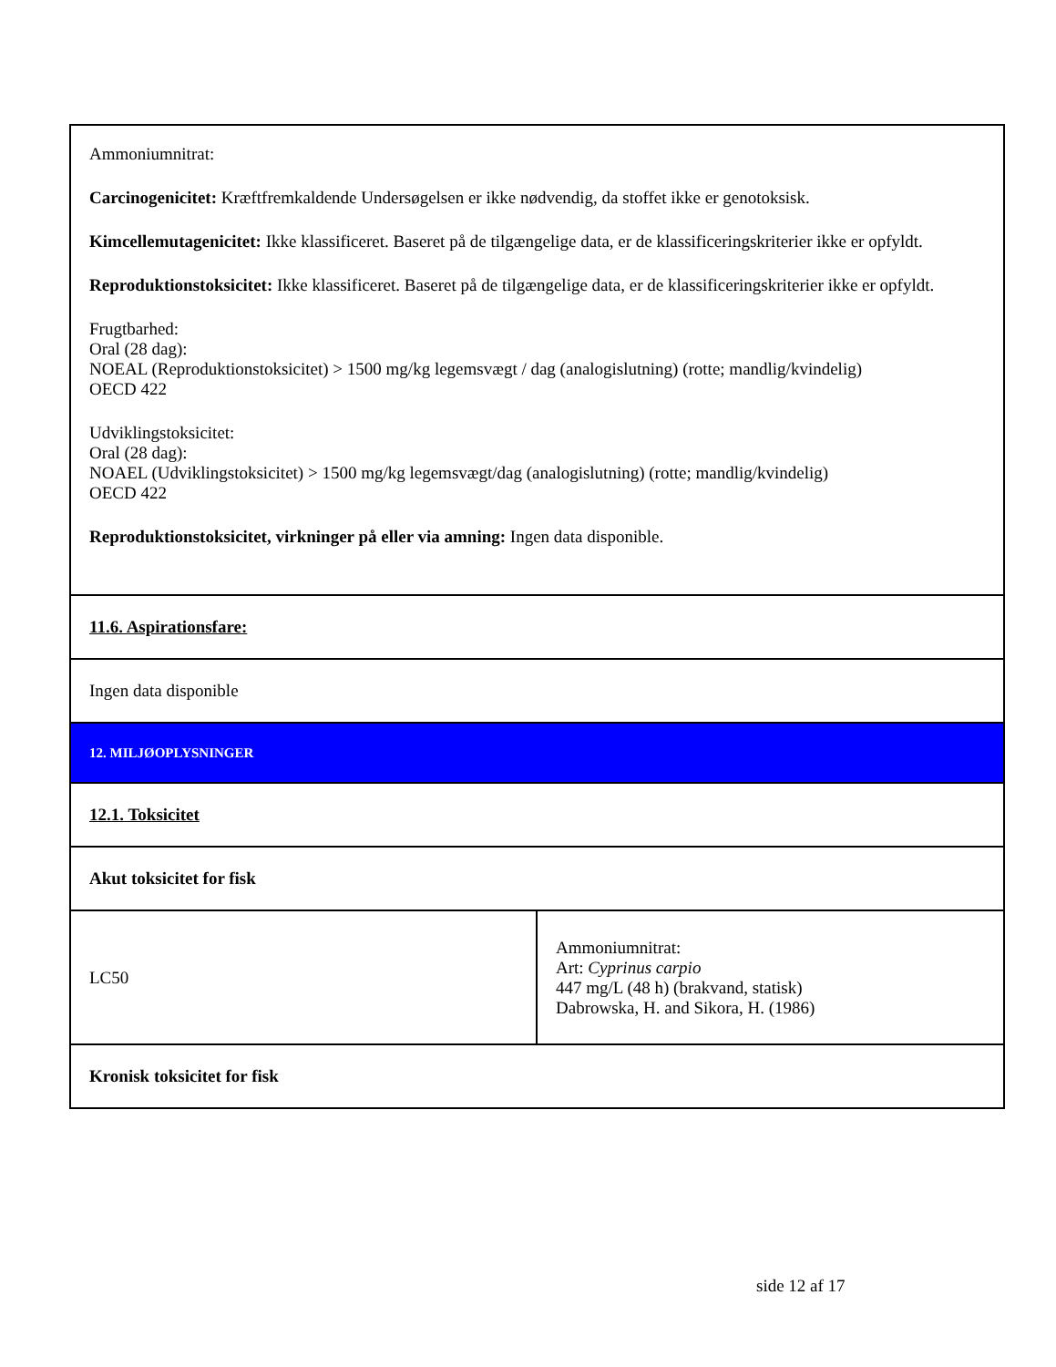| Ammoniumnitrat: Carcinogenicitet: Kræftfremkaldende Undersøgelsen er ikke nødvendig, da stoffet ikke er genotoksisk. Kimcellemutagenicitet: Ikke klassificeret. Baseret på de tilgængelige data, er de klassificeringskriterier ikke er opfyldt. Reproduktionstoksicitet: Ikke klassificeret. Baseret på de tilgængelige data, er de klassificeringskriterier ikke er opfyldt. Frugtbarhed: Oral (28 dag): NOEAL (Reproduktionstoksicitet) > 1500 mg/kg legemsvægt / dag (analogislutning) (rotte; mandlig/kvindelig) OECD 422 Udviklingstoksicitet: Oral (28 dag): NOAEL (Udviklingstoksicitet) > 1500 mg/kg legemsvægt/dag (analogislutning) (rotte; mandlig/kvindelig) OECD 422 Reproduktionstoksicitet, virkninger på eller via amning: Ingen data disponible. | |
| 11.6. Aspirationsfare: | |
| Ingen data disponible | |
| 12. MILJØOPLYSNINGER | |
| 12.1. Toksicitet | |
| Akut toksicitet for fisk | |
| LC50 | Ammoniumnitrat: Art: Cyprinus carpio 447 mg/L (48 h) (brakvand, statisk) Dabrowska, H. and Sikora, H. (1986) |
| Kronisk toksicitet for fisk | |
side 12 af 17